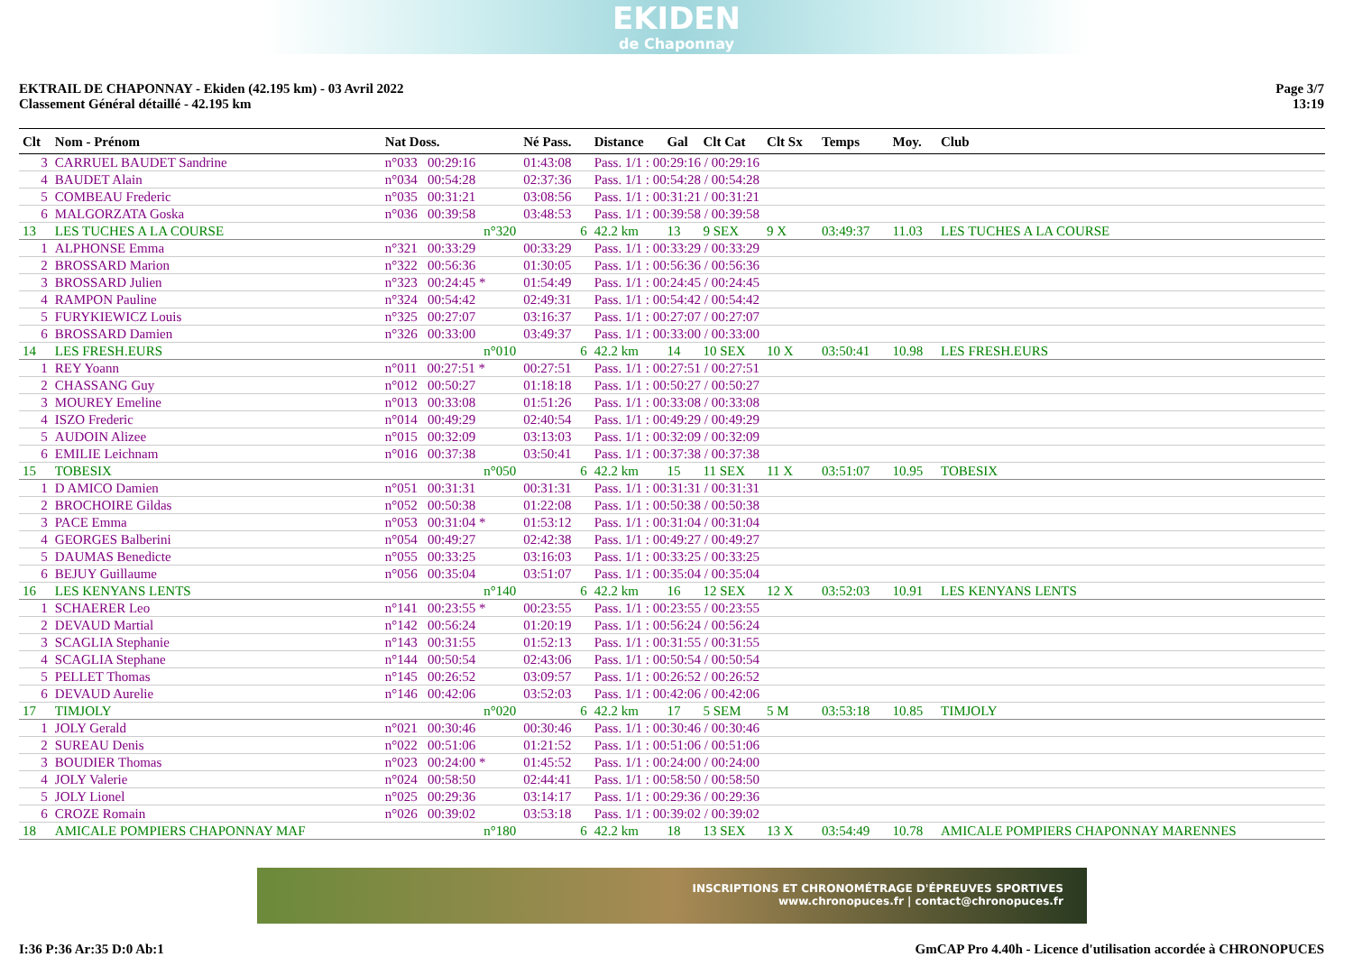EKIDEN
de Chaponnay
EKTRAIL DE CHAPONNAY - Ekiden (42.195 km) - 03 Avril 2022
Classement Général détaillé - 42.195 km
Page 3/7
13:19
| Clt | Nom - Prénom | Nat Doss. | Né Pass. | Distance | Gal | Clt Cat | Clt Sx | Temps | Moy. | Club |
| --- | --- | --- | --- | --- | --- | --- | --- | --- | --- | --- |
| 3 | CARRUEL BAUDET Sandrine | n°033 00:29:16 | 01:43:08 | Pass. 1/1 : 00:29:16 / 00:29:16 | | | | | | |
| 4 | BAUDET Alain | n°034 00:54:28 | 02:37:36 | Pass. 1/1 : 00:54:28 / 00:54:28 | | | | | | |
| 5 | COMBEAU Frederic | n°035 00:31:21 | 03:08:56 | Pass. 1/1 : 00:31:21 / 00:31:21 | | | | | | |
| 6 | MALGORZATA Goska | n°036 00:39:58 | 03:48:53 | Pass. 1/1 : 00:39:58 / 00:39:58 | | | | | | |
| 13 | LES TUCHES A LA COURSE | n°320 | 6 | 42.2 km | 13 | 9 SEX | 9 X | 03:49:37 | 11.03 | LES TUCHES A LA COURSE |
| 1 | ALPHONSE Emma | n°321 00:33:29 | 00:33:29 | Pass. 1/1 : 00:33:29 / 00:33:29 | | | | | | |
| 2 | BROSSARD Marion | n°322 00:56:36 | 01:30:05 | Pass. 1/1 : 00:56:36 / 00:56:36 | | | | | | |
| 3 | BROSSARD Julien | n°323 00:24:45 * | 01:54:49 | Pass. 1/1 : 00:24:45 / 00:24:45 | | | | | | |
| 4 | RAMPON Pauline | n°324 00:54:42 | 02:49:31 | Pass. 1/1 : 00:54:42 / 00:54:42 | | | | | | |
| 5 | FURYKIEWICZ Louis | n°325 00:27:07 | 03:16:37 | Pass. 1/1 : 00:27:07 / 00:27:07 | | | | | | |
| 6 | BROSSARD Damien | n°326 00:33:00 | 03:49:37 | Pass. 1/1 : 00:33:00 / 00:33:00 | | | | | | |
| 14 | LES FRESH.EURS | n°010 | 6 | 42.2 km | 14 | 10 SEX | 10 X | 03:50:41 | 10.98 | LES FRESH.EURS |
| 1 | REY Yoann | n°011 00:27:51 * | 00:27:51 | Pass. 1/1 : 00:27:51 / 00:27:51 | | | | | | |
| 2 | CHASSANG Guy | n°012 00:50:27 | 01:18:18 | Pass. 1/1 : 00:50:27 / 00:50:27 | | | | | | |
| 3 | MOUREY Emeline | n°013 00:33:08 | 01:51:26 | Pass. 1/1 : 00:33:08 / 00:33:08 | | | | | | |
| 4 | ISZO Frederic | n°014 00:49:29 | 02:40:54 | Pass. 1/1 : 00:49:29 / 00:49:29 | | | | | | |
| 5 | AUDOIN Alizee | n°015 00:32:09 | 03:13:03 | Pass. 1/1 : 00:32:09 / 00:32:09 | | | | | | |
| 6 | EMILIE Leichnam | n°016 00:37:38 | 03:50:41 | Pass. 1/1 : 00:37:38 / 00:37:38 | | | | | | |
| 15 | TOBESIX | n°050 | 6 | 42.2 km | 15 | 11 SEX | 11 X | 03:51:07 | 10.95 | TOBESIX |
| 1 | D AMICO Damien | n°051 00:31:31 | 00:31:31 | Pass. 1/1 : 00:31:31 / 00:31:31 | | | | | | |
| 2 | BROCHOIRE Gildas | n°052 00:50:38 | 01:22:08 | Pass. 1/1 : 00:50:38 / 00:50:38 | | | | | | |
| 3 | PACE Emma | n°053 00:31:04 * | 01:53:12 | Pass. 1/1 : 00:31:04 / 00:31:04 | | | | | | |
| 4 | GEORGES Balberini | n°054 00:49:27 | 02:42:38 | Pass. 1/1 : 00:49:27 / 00:49:27 | | | | | | |
| 5 | DAUMAS Benedicte | n°055 00:33:25 | 03:16:03 | Pass. 1/1 : 00:33:25 / 00:33:25 | | | | | | |
| 6 | BEJUY Guillaume | n°056 00:35:04 | 03:51:07 | Pass. 1/1 : 00:35:04 / 00:35:04 | | | | | | |
| 16 | LES KENYANS LENTS | n°140 | 6 | 42.2 km | 16 | 12 SEX | 12 X | 03:52:03 | 10.91 | LES KENYANS LENTS |
| 1 | SCHAERER Leo | n°141 00:23:55 * | 00:23:55 | Pass. 1/1 : 00:23:55 / 00:23:55 | | | | | | |
| 2 | DEVAUD Martial | n°142 00:56:24 | 01:20:19 | Pass. 1/1 : 00:56:24 / 00:56:24 | | | | | | |
| 3 | SCAGLIA Stephanie | n°143 00:31:55 | 01:52:13 | Pass. 1/1 : 00:31:55 / 00:31:55 | | | | | | |
| 4 | SCAGLIA Stephane | n°144 00:50:54 | 02:43:06 | Pass. 1/1 : 00:50:54 / 00:50:54 | | | | | | |
| 5 | PELLET Thomas | n°145 00:26:52 | 03:09:57 | Pass. 1/1 : 00:26:52 / 00:26:52 | | | | | | |
| 6 | DEVAUD Aurelie | n°146 00:42:06 | 03:52:03 | Pass. 1/1 : 00:42:06 / 00:42:06 | | | | | | |
| 17 | TIMJOLY | n°020 | 6 | 42.2 km | 17 | 5 SEM | 5 M | 03:53:18 | 10.85 | TIMJOLY |
| 1 | JOLY Gerald | n°021 00:30:46 | 00:30:46 | Pass. 1/1 : 00:30:46 / 00:30:46 | | | | | | |
| 2 | SUREAU Denis | n°022 00:51:06 | 01:21:52 | Pass. 1/1 : 00:51:06 / 00:51:06 | | | | | | |
| 3 | BOUDIER Thomas | n°023 00:24:00 * | 01:45:52 | Pass. 1/1 : 00:24:00 / 00:24:00 | | | | | | |
| 4 | JOLY Valerie | n°024 00:58:50 | 02:44:41 | Pass. 1/1 : 00:58:50 / 00:58:50 | | | | | | |
| 5 | JOLY Lionel | n°025 00:29:36 | 03:14:17 | Pass. 1/1 : 00:29:36 / 00:29:36 | | | | | | |
| 6 | CROZE Romain | n°026 00:39:02 | 03:53:18 | Pass. 1/1 : 00:39:02 / 00:39:02 | | | | | | |
| 18 | AMICALE POMPIERS CHAPONNAY MAF | n°180 | 6 | 42.2 km | 18 | 13 SEX | 13 X | 03:54:49 | 10.78 | AMICALE POMPIERS CHAPONNAY MARENNES |
INSCRIPTIONS ET CHRONOMÉTRAGE D'ÉPREUVES SPORTIVES
www.chronopuces.fr | contact@chronopuces.fr
I:36 P:36 Ar:35 D:0 Ab:1 GmCAP Pro 4.40h - Licence d'utilisation accordée à CHRONOPUCES